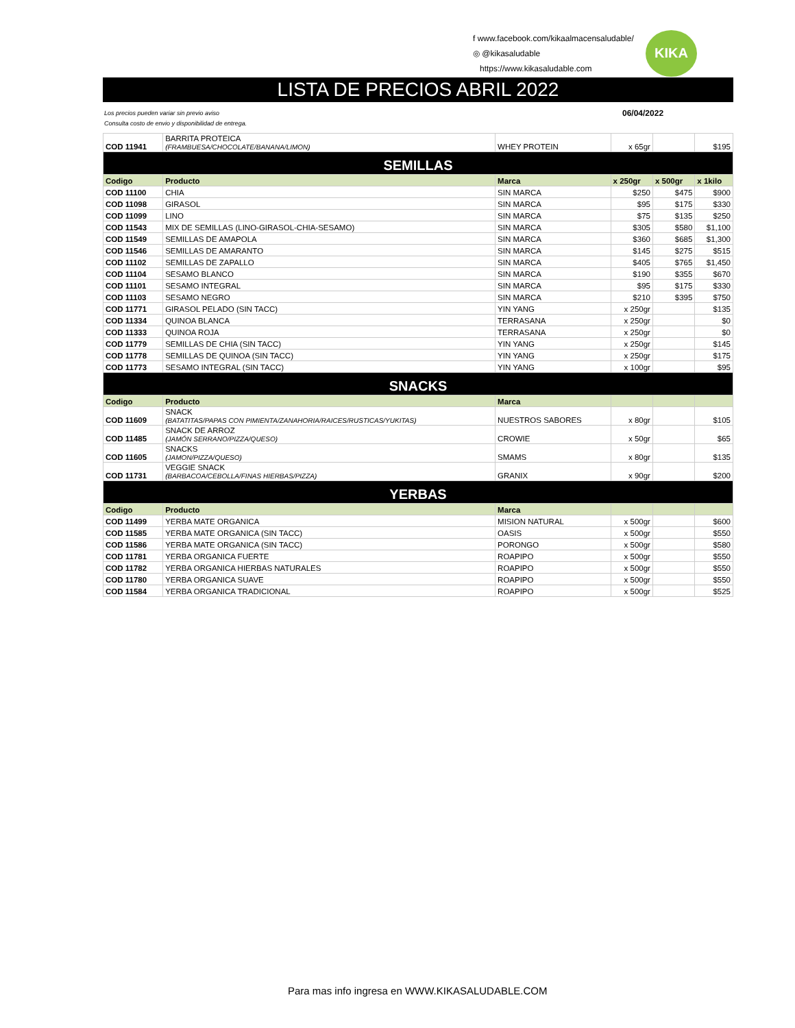f www.facebook.com/kikaalmacensaludable/
◎ @kikasaludable
https://www.kikasaludable.com
KIKA
LISTA DE PRECIOS ABRIL 2022
Los precios pueden variar sin previo aviso
Consulta costo de envio y disponibilidad de entrega.
06/04/2022
| COD 11941 | BARRITA PROTEICA (FRAMBUESA/CHOCOLATE/BANANA/LIMON) | WHEY PROTEIN | x 65gr | | $195 |
| SEMILLAS | | | | | |
| Codigo | Producto | Marca | x 250gr | x 500gr | x 1kilo |
| COD 11100 | CHIA | SIN MARCA | $250 | $475 | $900 |
| COD 11098 | GIRASOL | SIN MARCA | $95 | $175 | $330 |
| COD 11099 | LINO | SIN MARCA | $75 | $135 | $250 |
| COD 11543 | MIX DE SEMILLAS (LINO-GIRASOL-CHIA-SESAMO) | SIN MARCA | $305 | $580 | $1,100 |
| COD 11549 | SEMILLAS DE AMAPOLA | SIN MARCA | $360 | $685 | $1,300 |
| COD 11546 | SEMILLAS DE AMARANTO | SIN MARCA | $145 | $275 | $515 |
| COD 11102 | SEMILLAS DE ZAPALLO | SIN MARCA | $405 | $765 | $1,450 |
| COD 11104 | SESAMO BLANCO | SIN MARCA | $190 | $355 | $670 |
| COD 11101 | SESAMO INTEGRAL | SIN MARCA | $95 | $175 | $330 |
| COD 11103 | SESAMO NEGRO | SIN MARCA | $210 | $395 | $750 |
| COD 11771 | GIRASOL PELADO (SIN TACC) | YIN YANG | x 250gr | | $135 |
| COD 11334 | QUINOA BLANCA | TERRASANA | x 250gr | | $0 |
| COD 11333 | QUINOA ROJA | TERRASANA | x 250gr | | $0 |
| COD 11779 | SEMILLAS DE CHIA (SIN TACC) | YIN YANG | x 250gr | | $145 |
| COD 11778 | SEMILLAS DE QUINOA (SIN TACC) | YIN YANG | x 250gr | | $175 |
| COD 11773 | SESAMO INTEGRAL (SIN TACC) | YIN YANG | x 100gr | | $95 |
| SNACKS | | | | | |
| Codigo | Producto | Marca | | | |
| COD 11609 | SNACK (BATATITAS/PAPAS CON PIMIENTA/ZANAHORIA/RAICES/RUSTICAS/YUKITAS) | NUESTROS SABORES | x 80gr | | $105 |
| COD 11485 | SNACK DE ARROZ (JAMÓN SERRANO/PIZZA/QUESO) | CROWIE | x 50gr | | $65 |
| COD 11605 | SNACKS (JAMON/PIZZA/QUESO) | SMAMS | x 80gr | | $135 |
| COD 11731 | VEGGIE SNACK (BARBACOA/CEBOLLA/FINAS HIERBAS/PIZZA) | GRANIX | x 90gr | | $200 |
| YERBAS | | | | | |
| Codigo | Producto | Marca | | | |
| COD 11499 | YERBA MATE ORGANICA | MISION NATURAL | x 500gr | | $600 |
| COD 11585 | YERBA MATE ORGANICA (SIN TACC) | OASIS | x 500gr | | $550 |
| COD 11586 | YERBA MATE ORGANICA (SIN TACC) | PORONGO | x 500gr | | $580 |
| COD 11781 | YERBA ORGANICA FUERTE | ROAPIPO | x 500gr | | $550 |
| COD 11782 | YERBA ORGANICA HIERBAS NATURALES | ROAPIPO | x 500gr | | $550 |
| COD 11780 | YERBA ORGANICA SUAVE | ROAPIPO | x 500gr | | $550 |
| COD 11584 | YERBA ORGANICA TRADICIONAL | ROAPIPO | x 500gr | | $525 |
Para mas info ingresa en WWW.KIKASALUDABLE.COM